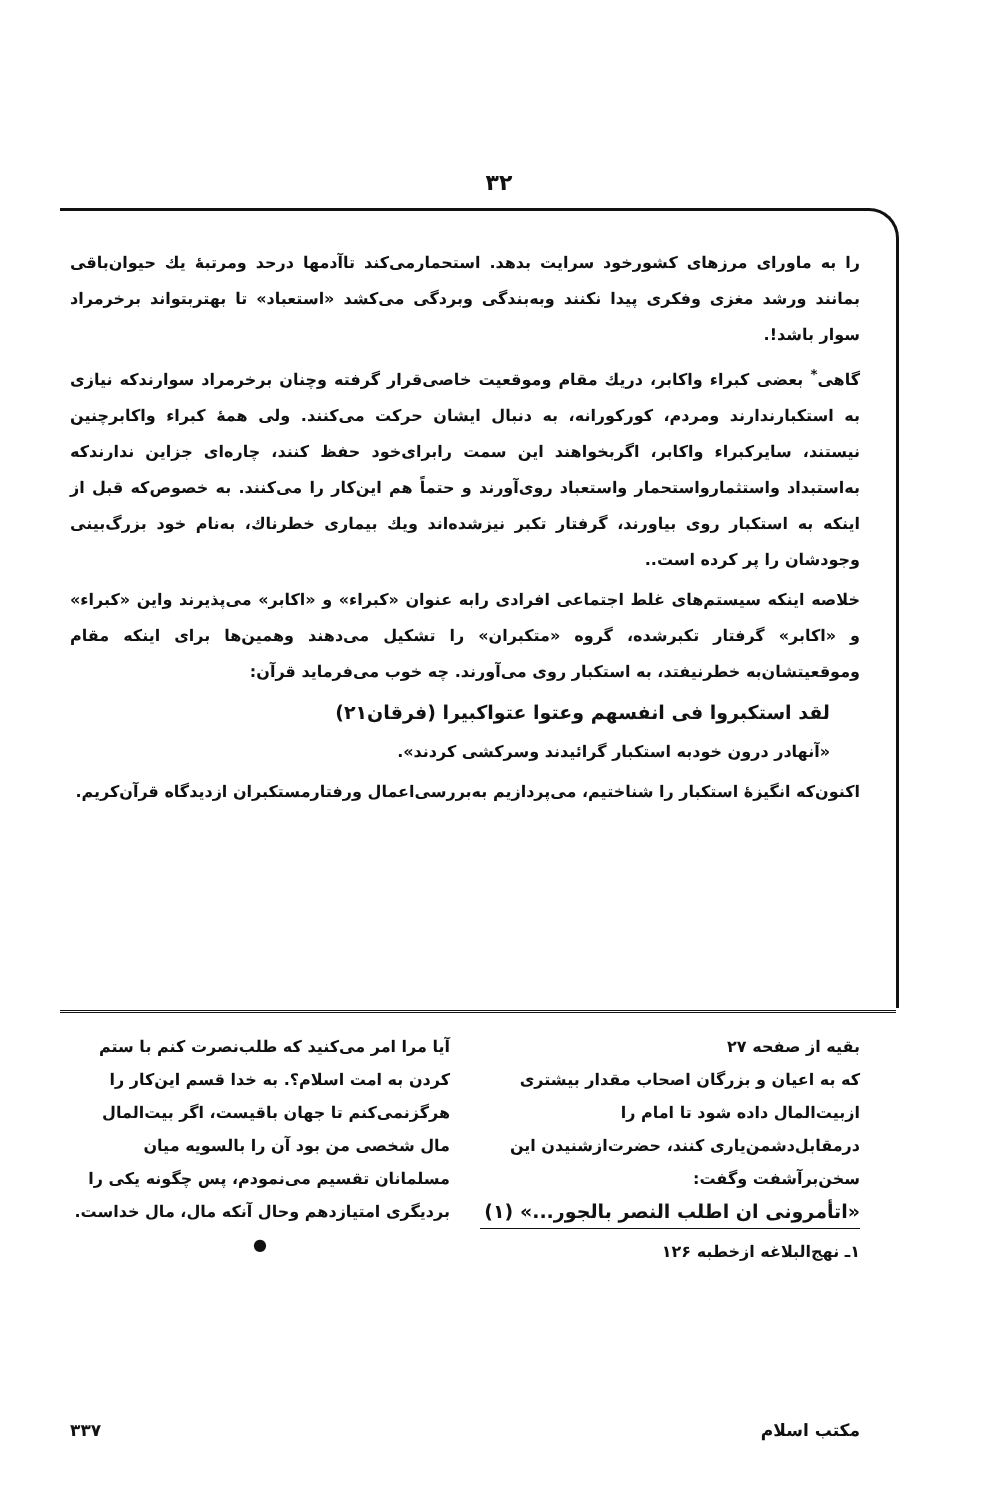۳۲
را به ماورای مرزهای کشورخود سرایت بدهد. استحمارمی‌کند تاآدمها درحد ومرتبهٔ یك حیوان‌باقی بمانند ورشد مغزی وفکری پیدا نکنند وبه‌بندگی وبردگی می‌کشد «استعباد» تا بهتربتواند برخرمراد سوار باشد!.
گاهی<sup>*</sup> بعضی کبراء واکابر، دریك مقام وموقعیت خاصی‌قرار گرفته وچنان برخرمراد سوارندکه نیازی به استکبارندارند ومردم، کورکورانه، به دنبال ایشان حرکت می‌کنند. ولی همهٔ کبراء واکابرچنین نیستند، سایرکبراء واکابر، اگربخواهند این سمت رابرای‌خود حفظ کنند، چاره‌ای جزاین ندارندکه به‌استبداد واستثمارواستحمار واستعباد روی‌آورند و حتماً هم این‌کار را می‌کنند. به خصوص‌که قبل از اینکه به استکبار روی بیاورند، گرفتار تکبر نیزشده‌اند ویك بیماری خطرناك، به‌نام خود بزرگ‌بینی وجودشان را پر کرده است..
خلاصه اینکه سیستم‌های غلط اجتماعی افرادی رابه عنوان «کبراء» و «اکابر» می‌پذیرند واین «کبراء» و «اکابر» گرفتار تکبرشده، گروه «متکبران» را تشکیل می‌دهند وهمین‌ها برای اینکه مقام وموقعیتشان‌به خطرنیفتد، به استکبار روی می‌آورند. چه خوب می‌فرماید قرآن:
لقد استکبروا فی انفسهم وعتوا عتواکبیرا (فرقان۲۱)
«آنهادر درون خودبه استکبار گرائیدند وسرکشی کردند».
اکنون‌که انگیزهٔ استکبار را شناختیم، می‌پردازیم به‌بررسی‌اعمال ورفتارمستکبران ازدیدگاه قرآن‌کریم.
بقیه از صفحه ۲۷
که به اعیان و بزرگان اصحاب مقدار بیشتری ازبیت‌المال داده شود تا امام را درمقابل‌دشمن‌یاری کنند، حضرت‌ازشنیدن این سخن‌برآشفت وگفت:
«اتأمرونی ان اطلب النصر بالجور...» (۱)
۱ـ نهج‌البلاغه ازخطبه ۱۲۶
آیا مرا امر می‌کنید که طلب‌نصرت کنم با ستم کردن به امت اسلام؟. به خدا قسم این‌کار را هرگزنمی‌کنم تا جهان باقیست، اگر بیت‌المال مال شخصی من بود آن را بالسویه میان مسلمانان تقسیم می‌نمودم، پس چگونه یکی را بردیگری امتیازدهم وحال آنکه مال، مال خداست.
●
مکتب اسلام ۳۳۷